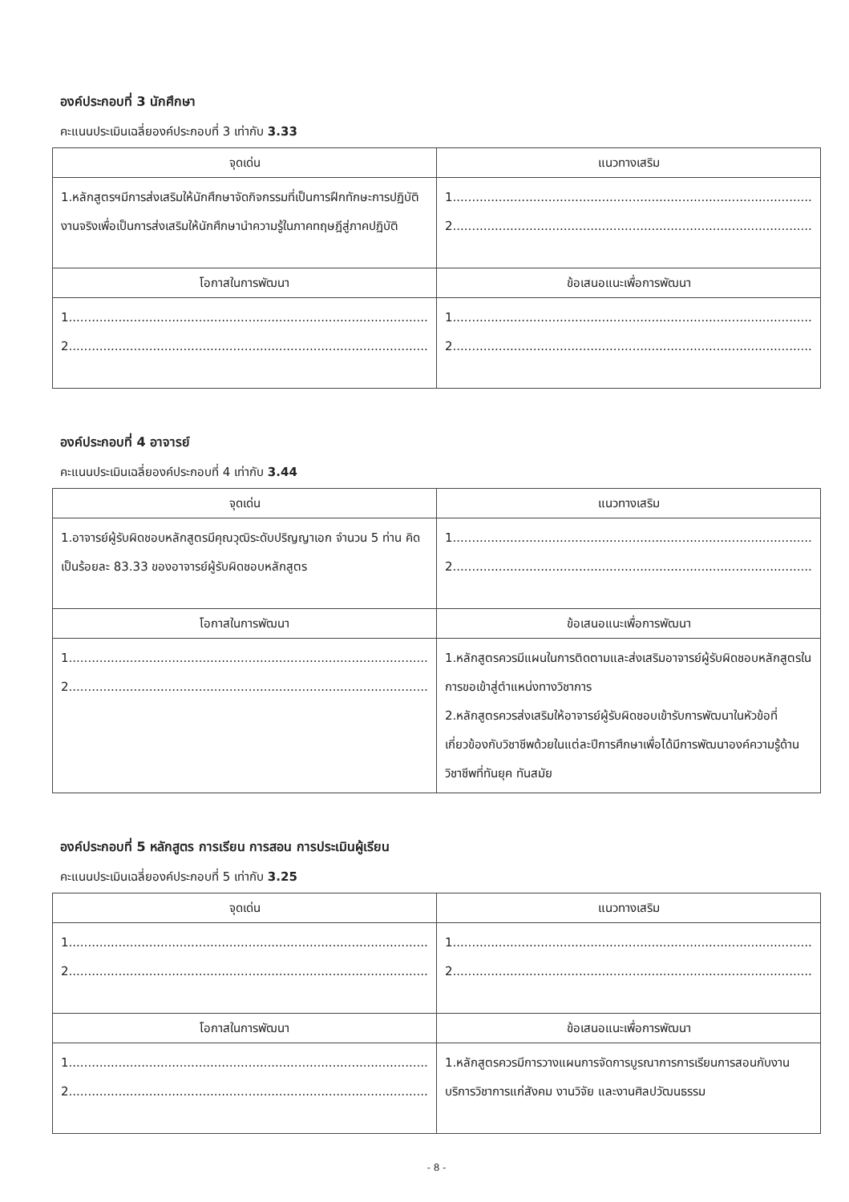องค์ประกอบที่ 3 นักศึกษา
คะแนนประเมินเฉลี่ยองค์ประกอบที่ 3 เท่ากับ 3.33
| จุดเด่น | แนวทางเสริม |
| --- | --- |
| 1.หลักสูตรฯมีการส่งเสริมให้นักศึกษาจัดกิจกรรมที่เป็นการฝึกทักษะการปฏิบัติงานจริงเพื่อเป็นการส่งเสริมให้นักศึกษานำความรู้ในภาคทฤษฎีสู่ภาคปฏิบัติ | 1.............................................................................................. 2.............................................................................................. |
| โอกาสในการพัฒนา | ข้อเสนอแนะเพื่อการพัฒนา |
| 1.............................................................................................. 2.............................................................................................. | 1.............................................................................................. 2.............................................................................................. |
องค์ประกอบที่ 4 อาจารย์
คะแนนประเมินเฉลี่ยองค์ประกอบที่ 4 เท่ากับ 3.44
| จุดเด่น | แนวทางเสริม |
| --- | --- |
| 1.อาจารย์ผู้รับผิดชอบหลักสูตรมีคุณวุฒิระดับปริญญาเอก จำนวน 5 ท่าน คิดเป็นร้อยละ 83.33 ของอาจารย์ผู้รับผิดชอบหลักสูตร | 1.............................................................................................. 2.............................................................................................. |
| โอกาสในการพัฒนา | ข้อเสนอแนะเพื่อการพัฒนา |
| 1.............................................................................................. 2.............................................................................................. | 1.หลักสูตรควรมีแผนในการติดตามและส่งเสริมอาจารย์ผู้รับผิดชอบหลักสูตรในการขอเข้าสู่ตำแหน่งทางวิชาการ 2.หลักสูตรควรส่งเสริมให้อาจารย์ผู้รับผิดชอบเข้ารับการพัฒนาในหัวข้อที่เกี่ยวข้องกับวิชาชีพด้วยในแต่ละปีการศึกษาเพื่อได้มีการพัฒนาองค์ความรู้ด้านวิชาชีพที่ทันยุค ทันสมัย |
องค์ประกอบที่ 5 หลักสูตร การเรียน การสอน การประเมินผู้เรียน
คะแนนประเมินเฉลี่ยองค์ประกอบที่ 5 เท่ากับ 3.25
| จุดเด่น | แนวทางเสริม |
| --- | --- |
| 1.............................................................................................. 2.............................................................................................. | 1.............................................................................................. 2.............................................................................................. |
| โอกาสในการพัฒนา | ข้อเสนอแนะเพื่อการพัฒนา |
| 1.............................................................................................. 2.............................................................................................. | 1.หลักสูตรควรมีการวางแผนการจัดการบูรณาการการเรียนการสอนกับงานบริการวิชาการแก่สังคม งานวิจัย และงานศิลปวัฒนธรรม |
- 8 -